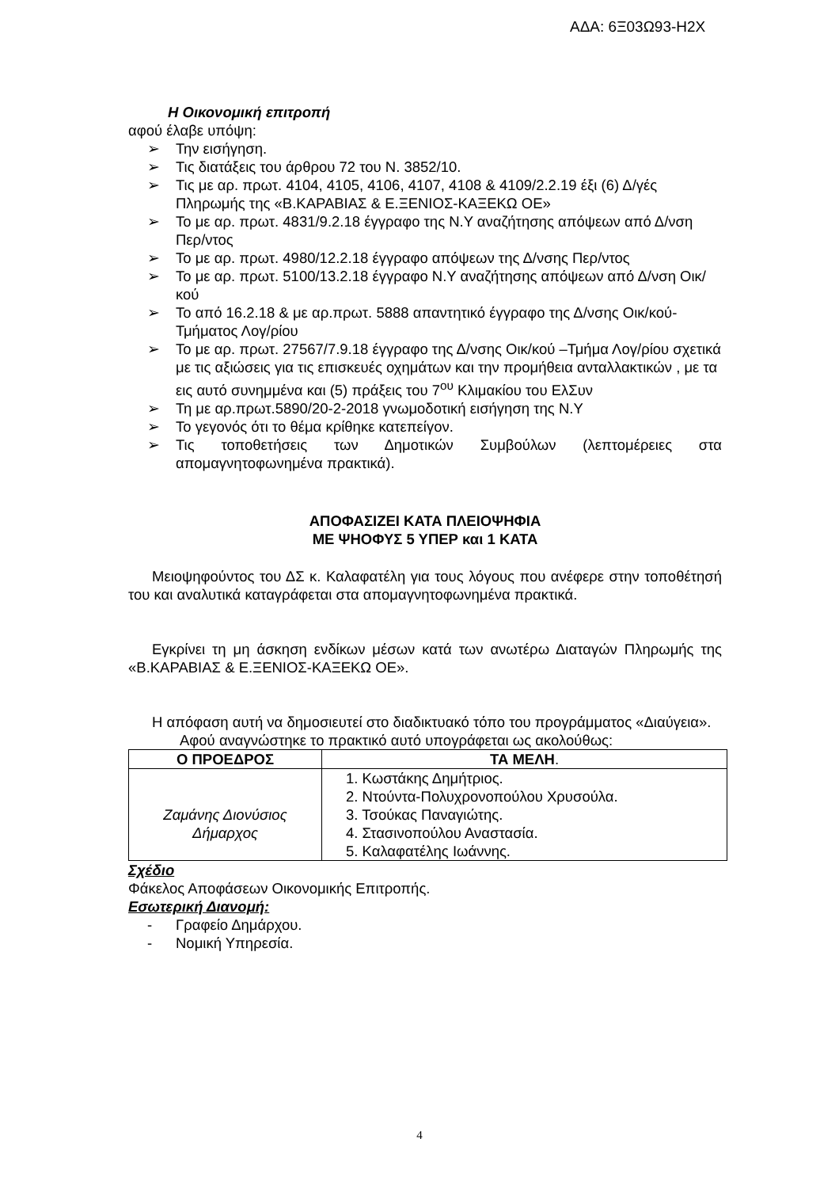ΑΔΑ: 6Ξ03Ω93-Η2Χ
Η Οικονομική επιτροπή
αφού έλαβε υπόψη:
➢ Την εισήγηση.
➢ Τις διατάξεις του άρθρου 72 του Ν. 3852/10.
➢ Τις με αρ. πρωτ. 4104, 4105, 4106, 4107, 4108 & 4109/2.2.19 έξι (6) Δ/γές Πληρωμής της «Β.ΚΑΡΑΒΙΑΣ & Ε.ΞΕΝΙΟΣ-ΚΑΞΕΚΩ ΟΕ»
➢ Το με αρ. πρωτ. 4831/9.2.18 έγγραφο της Ν.Υ αναζήτησης απόψεων από Δ/νση Περ/ντος
➢ Το με αρ. πρωτ. 4980/12.2.18 έγγραφο απόψεων της Δ/νσης Περ/ντος
➢ Το με αρ. πρωτ. 5100/13.2.18 έγγραφο Ν.Υ αναζήτησης απόψεων από Δ/νση Οικ/κού
➢ Το από 16.2.18 & με αρ.πρωτ. 5888 απαντητικό έγγραφο της Δ/νσης Οικ/κού-Τμήματος Λογ/ρίου
➢ Το με αρ. πρωτ. 27567/7.9.18 έγγραφο της Δ/νσης Οικ/κού –Τμήμα Λογ/ρίου σχετικά με τις αξιώσεις για τις επισκευές οχημάτων και την προμήθεια ανταλλακτικών , με τα εις αυτό συνημμένα και (5) πράξεις του 7<sup>ου</sup> Κλιμακίου του ΕλΣυν
➢ Τη με αρ.πρωτ.5890/20-2-2018 γνωμοδοτική εισήγηση της Ν.Υ
➢ Το γεγονός ότι το θέμα κρίθηκε κατεπείγον.
➢ Τις τοποθετήσεις των Δημοτικών Συμβούλων (λεπτομέρειες στα απομαγνητοφωνημένα πρακτικά).
ΑΠΟΦΑΣΙΖΕΙ ΚΑΤΑ ΠΛΕΙΟΨΗΦΙΑ
ΜΕ ΨΗΟΦΥΣ 5 ΥΠΕΡ και 1 ΚΑΤΑ
Μειοψηφούντος του ΔΣ κ. Καλαφατέλη για τους λόγους που ανέφερε στην τοποθέτησή του και αναλυτικά καταγράφεται στα απομαγνητοφωνημένα πρακτικά.
Εγκρίνει τη μη άσκηση ενδίκων μέσων κατά των ανωτέρω Διαταγών Πληρωμής της «Β.ΚΑΡΑΒΙΑΣ & Ε.ΞΕΝΙΟΣ-ΚΑΞΕΚΩ ΟΕ».
Η απόφαση αυτή να δημοσιευτεί στο διαδικτυακό τόπο του προγράμματος «Διαύγεια».
Αφού αναγνώστηκε το πρακτικό αυτό υπογράφεται ως ακολούθως:
| Ο ΠΡΟΕΔΡΟΣ | ΤΑ ΜΕΛΗ . |
| --- | --- |
| Ζαμάνης Διονύσιος Δήμαρχος | 1. Κωστάκης Δημήτριος. 2. Ντούντα-Πολυχρονοπούλου Χρυσούλα. 3. Τσούκας Παναγιώτης. 4. Στασινοπούλου Αναστασία. 5. Καλαφατέλης Ιωάννης. |
Σχέδιο
Φάκελος Αποφάσεων Οικονομικής Επιτροπής.
Εσωτερική Διανομή:
- Γραφείο Δημάρχου.
- Νομική Υπηρεσία.
4